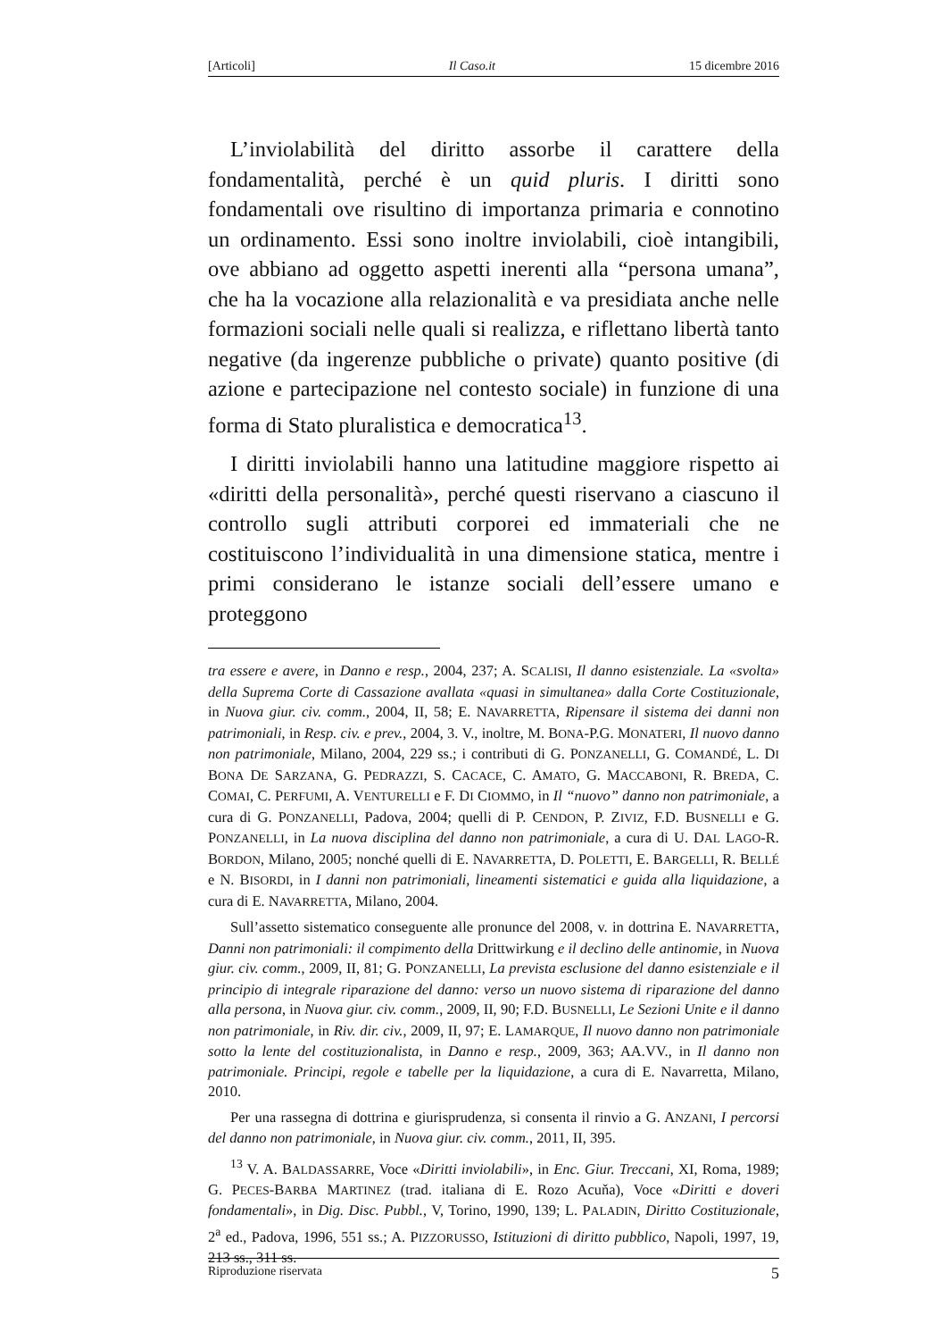[Articoli] Il Caso.it 15 dicembre 2016
L’inviolabilità del diritto assorbe il carattere della fondamentalità, perché è un quid pluris. I diritti sono fondamentali ove risultino di importanza primaria e connotino un ordinamento. Essi sono inoltre inviolabili, cioè intangibili, ove abbiano ad oggetto aspetti inerenti alla “persona umana”, che ha la vocazione alla relazionalità e va presidiata anche nelle formazioni sociali nelle quali si realizza, e riflettano libertà tanto negative (da ingerenze pubbliche o private) quanto positive (di azione e partecipazione nel contesto sociale) in funzione di una forma di Stato pluralistica e democratica<sup>13</sup>.
I diritti inviolabili hanno una latitudine maggiore rispetto ai «diritti della personalità», perché questi riservano a ciascuno il controllo sugli attributi corporei ed immateriali che ne costituiscono l’individualità in una dimensione statica, mentre i primi considerano le istanze sociali dell’essere umano e proteggono
tra essere e avere, in Danno e resp., 2004, 237; A. SCALISI, Il danno esistenziale. La «svolta» della Suprema Corte di Cassazione avallata «quasi in simultanea» dalla Corte Costituzionale, in Nuova giur. civ. comm., 2004, II, 58; E. NAVARRETTA, Ripensare il sistema dei danni non patrimoniali, in Resp. civ. e prev., 2004, 3. V., inoltre, M. BONA-P.G. MONATERI, Il nuovo danno non patrimoniale, Milano, 2004, 229 ss.; i contributi di G. PONZANELLI, G. COMANDÉ, L. DI BONA DE SARZANA, G. PEDRAZZI, S. CACACE, C. AMATO, G. MACCABONI, R. BREDA, C. COMAI, C. PERFUMI, A. VENTURELLI e F. DI CIOMMO, in Il “nuovo” danno non patrimoniale, a cura di G. PONZANELLI, Padova, 2004; quelli di P. CENDON, P. ZIVIZ, F.D. BUSNELLI e G. PONZANELLI, in La nuova disciplina del danno non patrimoniale, a cura di U. DAL LAGO-R. BORDON, Milano, 2005; nonché quelli di E. NAVARRETTA, D. POLETTI, E. BARGELLI, R. BELLÉ e N. BISORDI, in I danni non patrimoniali, lineamenti sistematici e guida alla liquidazione, a cura di E. NAVARRETTA, Milano, 2004.
Sull’assetto sistematico conseguente alle pronunce del 2008, v. in dottrina E. NAVARRETTA, Danni non patrimoniali: il compimento della Drittwirkung e il declino delle antinomie, in Nuova giur. civ. comm., 2009, II, 81; G. PONZANELLI, La prevista esclusione del danno esistenziale e il principio di integrale riparazione del danno: verso un nuovo sistema di riparazione del danno alla persona, in Nuova giur. civ. comm., 2009, II, 90; F.D. BUSNELLI, Le Sezioni Unite e il danno non patrimoniale, in Riv. dir. civ., 2009, II, 97; E. LAMARQUE, Il nuovo danno non patrimoniale sotto la lente del costituzionalista, in Danno e resp., 2009, 363; AA.VV., in Il danno non patrimoniale. Principi, regole e tabelle per la liquidazione, a cura di E. Navarretta, Milano, 2010.
Per una rassegna di dottrina e giurisprudenza, si consenta il rinvio a G. ANZANI, I percorsi del danno non patrimoniale, in Nuova giur. civ. comm., 2011, II, 395.
<sup>13</sup> V. A. BALDASSARRE, Voce «Diritti inviolabili», in Enc. Giur. Treccani, XI, Roma, 1989; G. PECES-BARBA MARTINEZ (trad. italiana di E. Rozo Acuňa), Voce «Diritti e doveri fondamentali», in Dig. Disc. Pubbl., V, Torino, 1990, 139; L. PALADIN, Diritto Costituzionale, 2<sup>a</sup> ed., Padova, 1996, 551 ss.; A. PIZZORUSSO, Istituzioni di diritto pubblico, Napoli, 1997, 19, 213 ss., 311 ss.
Riproduzione riservata 5